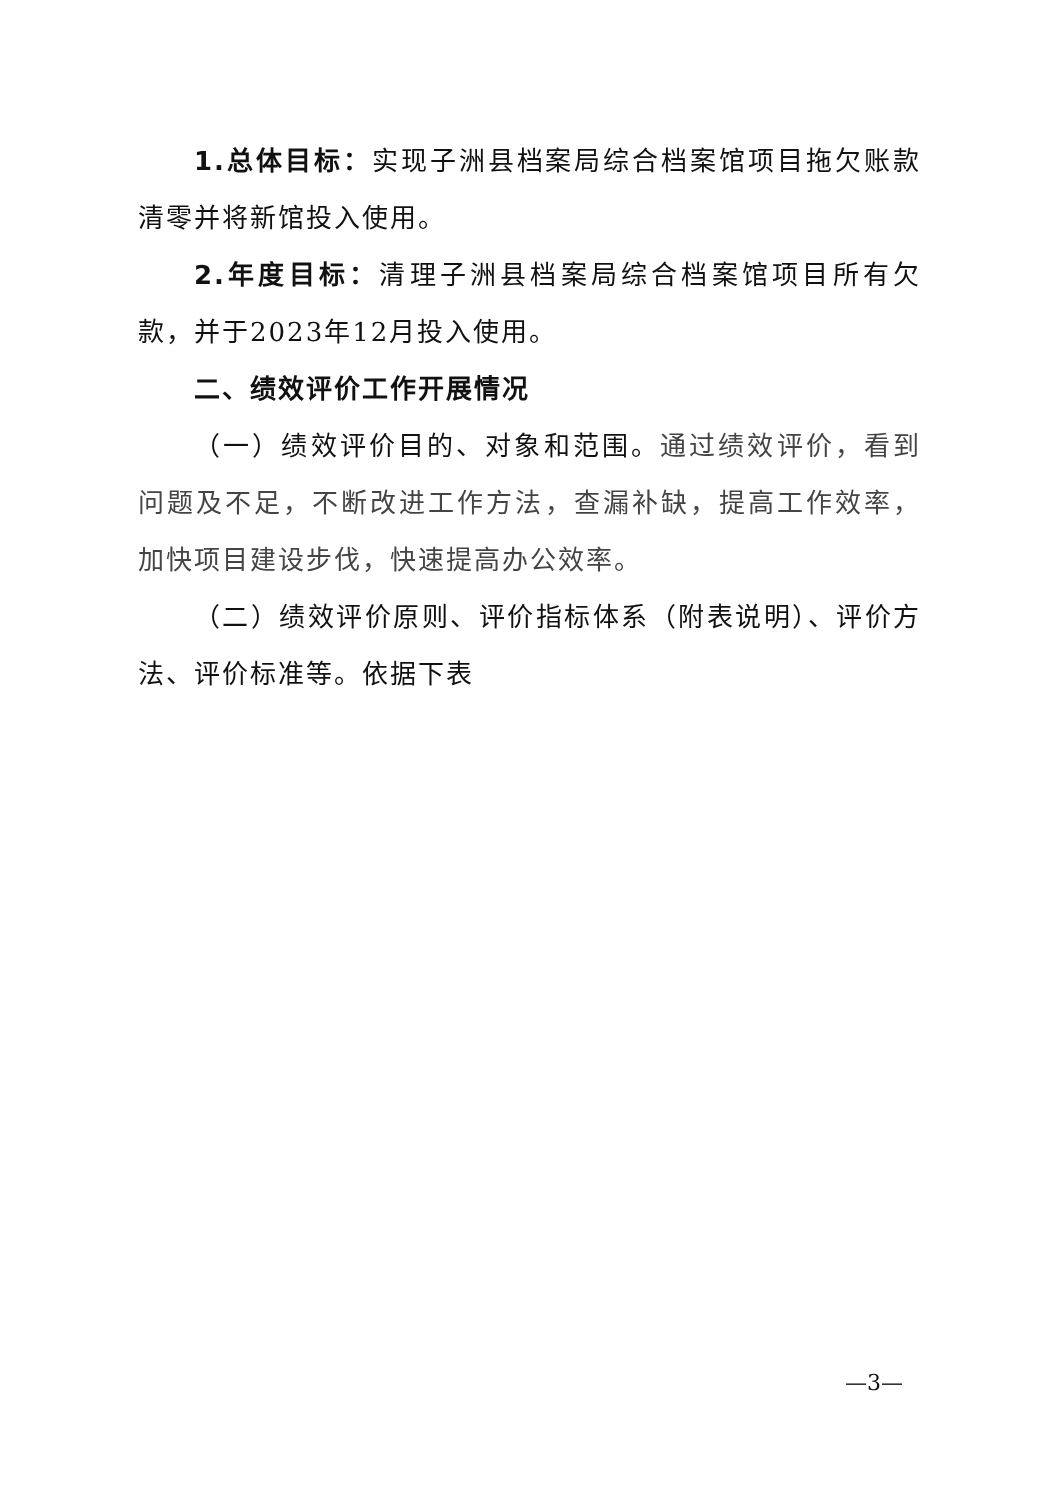1.总体目标：实现子洲县档案局综合档案馆项目拖欠账款清零并将新馆投入使用。
2.年度目标：清理子洲县档案局综合档案馆项目所有欠款，并于2023年12月投入使用。
二、绩效评价工作开展情况
（一）绩效评价目的、对象和范围。通过绩效评价，看到问题及不足，不断改进工作方法，查漏补缺，提高工作效率，加快项目建设步伐，快速提高办公效率。
（二）绩效评价原则、评价指标体系（附表说明）、评价方法、评价标准等。依据下表
—3—